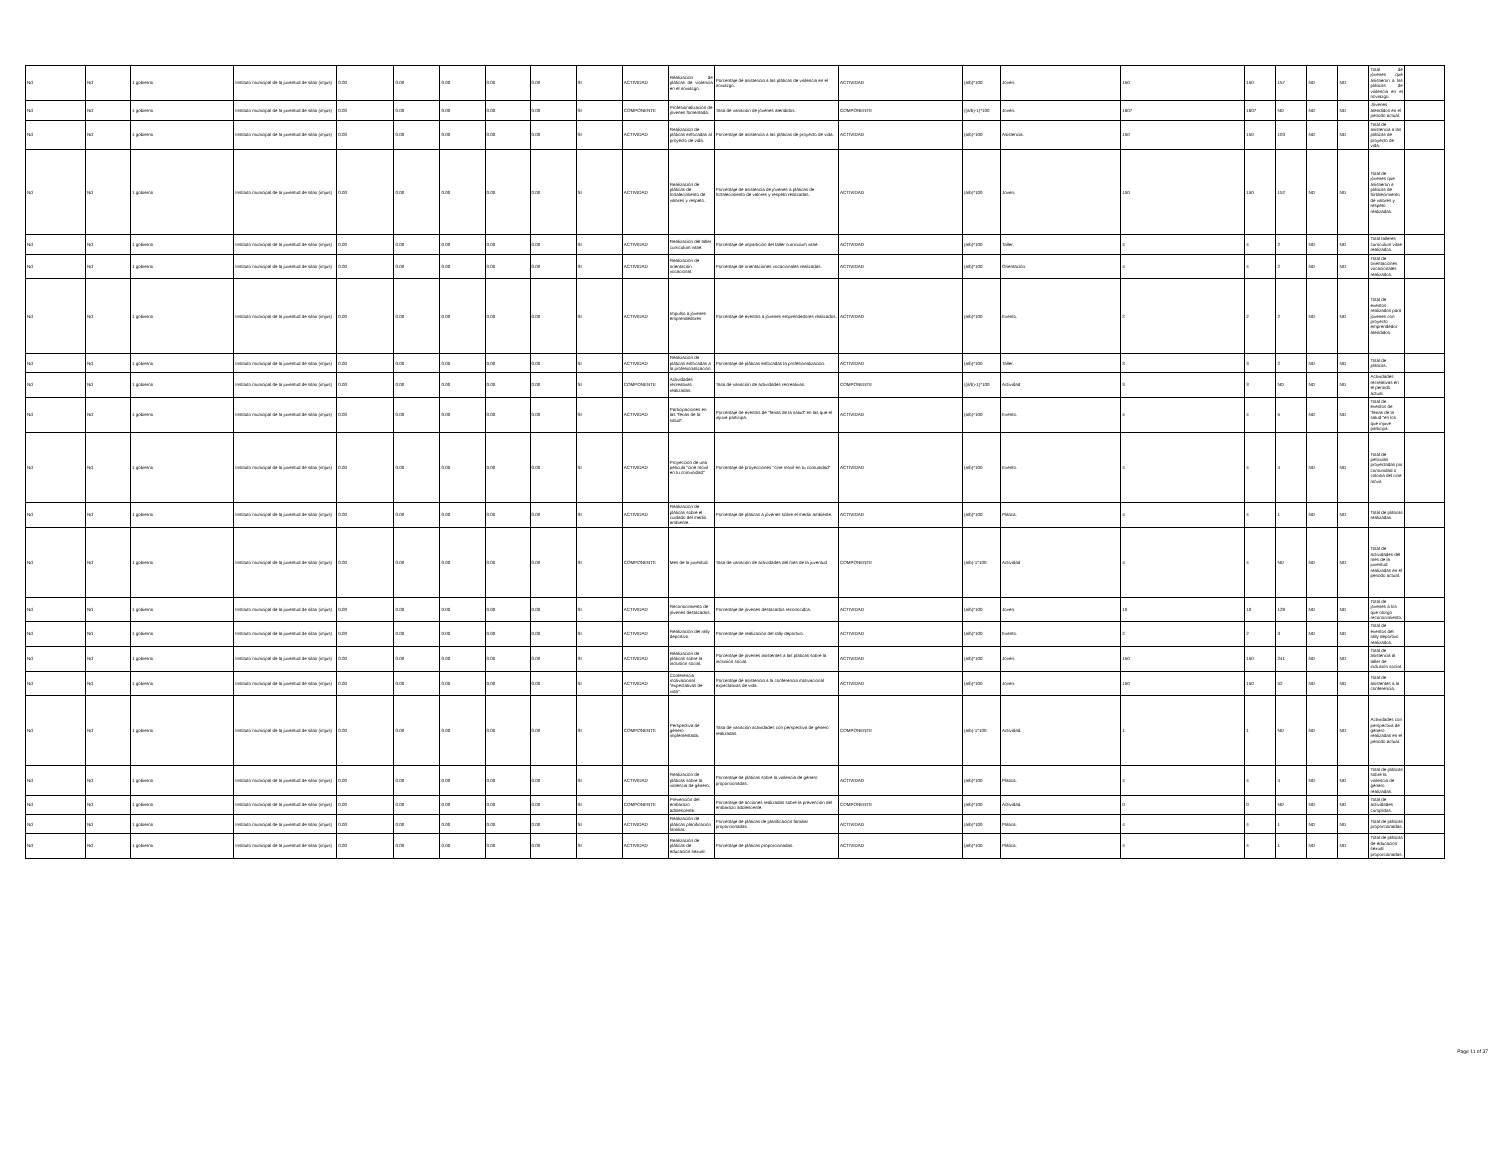| Nd | Nd | 1 gobierno | Instituto municipal de la juventud de silao (imjus) | 0.00 | 0.00 | 0.00 | 0.00 | 0.00 | SI | ACTIVIDAD | Realización de pláticas de violencia en el noviazgo. | Porcentaje de asistencia a las pláticas de violencia en el noviazgo. | ACTIVIDAD | (a/b)*100 | Joven. | 150 | 150 | 157 | ND | ND | Total de jóvenes que asistieron a las pláticas de violencia en el noviazgo. | |
| Nd | Nd | 1 gobierno | Instituto municipal de la juventud de silao (imjus) | 0.00 | 0.00 | 0.00 | 0.00 | 0.00 | SI | COMPONENTE | Profesionalización de jóvenes fomentada. | Tasa de variación de jóvenes atendidos. | COMPONENTE | ((a/b)-1)*100 | Joven. | 1607 | 1607 | ND | ND | ND | Jóvenes atendidos en el periodo actual. | |
| Nd | Nd | 1 gobierno | Instituto municipal de la juventud de silao (imjus) | 0.00 | 0.00 | 0.00 | 0.00 | 0.00 | SI | ACTIVIDAD | Realización de pláticas enfocadas al proyecto de vida. | Porcentaje de asistencia a las pláticas de proyecto de vida. | ACTIVIDAD | (a/b)*100 | Asistencia. | 150 | 150 | 103 | ND | ND | Total de asistencia a las pláticas de proyecto de vida. | |
| Nd | Nd | 1 gobierno | Instituto municipal de la juventud de silao (imjus) | 0.00 | 0.00 | 0.00 | 0.00 | 0.00 | SI | ACTIVIDAD | Realización de pláticas de fortalecimiento de valores y respeto. | Porcentaje de asistencia de jóvenes a pláticas de fortalecimiento de valores y respeto realizadas. | ACTIVIDAD | (a/b)*100 | Joven. | 150 | 150 | 152 | ND | ND | Total de jóvenes que asistieron a pláticas de fortalecimiento de valores y respeto realizadas. | |
| Nd | Nd | 1 gobierno | Instituto municipal de la juventud de silao (imjus) | 0.00 | 0.00 | 0.00 | 0.00 | 0.00 | SI | ACTIVIDAD | Realización del taller curriculum vitae. | Porcentaje de impartición del taller curriculum vitae. | ACTIVIDAD | (a/b)*100 | Taller. | 4 | 4 | 2 | ND | ND | Total talleres curriculum vitae realizados. | |
| Nd | Nd | 1 gobierno | Instituto municipal de la juventud de silao (imjus) | 0.00 | 0.00 | 0.00 | 0.00 | 0.00 | SI | ACTIVIDAD | Realización de orientación vocacional. | Porcentaje de orientaciones vocacionales realizadas. | ACTIVIDAD | (a/b)*100 | Orientación. | 4 | 4 | 2 | ND | ND | Total de orientaciones vocacionales realizados. | |
| Nd | Nd | 1 gobierno | Instituto municipal de la juventud de silao (imjus) | 0.00 | 0.00 | 0.00 | 0.00 | 0.00 | SI | ACTIVIDAD | Impulso a jóvenes emprendedores | Porcentaje de eventos a jóvenes emprendedores realizados. | ACTIVIDAD | (a/b)*100 | Evento. | 2 | 2 | 2 | ND | ND | Total de eventos realizados para jóvenes con proyecto emprendedor atendidos. | |
| Nd | Nd | 1 gobierno | Instituto municipal de la juventud de silao (imjus) | 0.00 | 0.00 | 0.00 | 0.00 | 0.00 | SI | ACTIVIDAD | Realización de pláticas enfocadas a la profesionalización | Porcentaje de pláticas enfocadas la profesionalización. | ACTIVIDAD | (a/b)*100 | Taller. | 3 | 3 | 2 | ND | ND | Total de pláticas. | |
| Nd | Nd | 1 gobierno | Instituto municipal de la juventud de silao (imjus) | 0.00 | 0.00 | 0.00 | 0.00 | 0.00 | SI | COMPONENTE | Actividades recreativas realizadas. | Tasa de variación de actividades recreativas. | COMPONENTE | ((a/b)-1)*100 | Actividad | 3 | 3 | ND | ND | ND | Actividades recreativas en el periodo actual. | |
| Nd | Nd | 1 gobierno | Instituto municipal de la juventud de silao (imjus) | 0.00 | 0.00 | 0.00 | 0.00 | 0.00 | SI | ACTIVIDAD | Participaciones en las "ferias de la salud". | Porcentaje de eventos de "ferias de la salud" en las que el injuve participa. | ACTIVIDAD | (a/b)*100 | Evento. | 4 | 4 | 5 | ND | ND | Total de eventos de "ferias de la salud "en los que injuve participa. | |
| Nd | Nd | 1 gobierno | Instituto municipal de la juventud de silao (imjus) | 0.00 | 0.00 | 0.00 | 0.00 | 0.00 | SI | ACTIVIDAD | Proyección de una película "cine móvil en tu comunidad" | Porcentaje de proyecciones "cine móvil en tu comunidad" | ACTIVIDAD | (a/b)*100 | Evento. | 4 | 4 | 4 | ND | ND | Total de películas proyectadas por comunidad o colonia del cine móvil. | |
| Nd | Nd | 1 gobierno | Instituto municipal de la juventud de silao (imjus) | 0.00 | 0.00 | 0.00 | 0.00 | 0.00 | SI | ACTIVIDAD | Realización de pláticas sobre el cuidado del medio ambiente. | Porcentaje de pláticas a jóvenes sobre el medio ambiente. | ACTIVIDAD | (a/b)*100 | Plática. | 4 | 4 | 1 | ND | ND | Total de pláticas realizadas. | |
| Nd | Nd | 1 gobierno | Instituto municipal de la juventud de silao (imjus) | 0.00 | 0.00 | 0.00 | 0.00 | 0.00 | SI | COMPONENTE | Mes de la juventud. | Tasa de variación de actividades del mes de la juventud | COMPONENTE | (a/b)-1*100 | Actividad | 4 | 4 | ND | ND | ND | Total de actividades del mes de la juventud realizadas en el periodo actual. | |
| Nd | Nd | 1 gobierno | Instituto municipal de la juventud de silao (imjus) | 0.00 | 0.00 | 0.00 | 0.00 | 0.00 | SI | ACTIVIDAD | Reconocimiento de jóvenes destacados. | Porcentaje de jóvenes destacados reconocidos. | ACTIVIDAD | (a/b)*100 | Joven. | 10 | 10 | 129 | ND | ND | Total de jóvenes a los que otorgó reconocimiento. | |
| Nd | Nd | 1 gobierno | Instituto municipal de la juventud de silao (imjus) | 0.00 | 0.00 | 0.00 | 0.00 | 0.00 | SI | ACTIVIDAD | Realización del rally deportivo. | Porcentaje de realización del rally deportivo. | ACTIVIDAD | (a/b)*100 | Evento. | 2 | 2 | 3 | ND | ND | Total de eventos del rally deportivo realizados. | |
| Nd | Nd | 1 gobierno | Instituto municipal de la juventud de silao (imjus) | 0.00 | 0.00 | 0.00 | 0.00 | 0.00 | SI | ACTIVIDAD | Realización de pláticas sobre la inclusión social. | Porcentaje de jóvenes asistentes a las pláticas sobre la inclusión social. | ACTIVIDAD | (a/b)*100 | Joven. | 150 | 150 | 241 | ND | ND | Total de asistencia al taller de inclusión social. | |
| Nd | Nd | 1 gobierno | Instituto municipal de la juventud de silao (imjus) | 0.00 | 0.00 | 0.00 | 0.00 | 0.00 | SI | ACTIVIDAD | Conferencia motivacional "expectativas de vida". | Porcentaje de asistencia a la conferencia motivacional expectativas de vida. | ACTIVIDAD | (a/b)*100 | Joven. | 150 | 150 | 52 | ND | ND | Total de asistentes a la conferencia. | |
| Nd | Nd | 1 gobierno | Instituto municipal de la juventud de silao (imjus) | 0.00 | 0.00 | 0.00 | 0.00 | 0.00 | SI | COMPONENTE | Perspectiva de género implementada. | Tasa de variación actividades con perspectiva de género realizadas. | COMPONENTE | (a/b)-1*100 | Actividad. | 1 | 1 | ND | ND | ND | Actividades con perspectiva de género realizadas en el periodo actual. | |
| Nd | Nd | 1 gobierno | Instituto municipal de la juventud de silao (imjus) | 0.00 | 0.00 | 0.00 | 0.00 | 0.00 | SI | ACTIVIDAD | Realización de pláticas sobre la violencia de género. | Porcentaje de pláticas sobre la violencia de género proporcionadas. | ACTIVIDAD | (a/b)*100 | Plática. | 4 | 4 | 4 | ND | ND | Total de pláticas sobre la violencia de género realizadas. | |
| Nd | Nd | 1 gobierno | Instituto municipal de la juventud de silao (imjus) | 0.00 | 0.00 | 0.00 | 0.00 | 0.00 | SI | COMPONENTE | Prevención del embarazo adolescente. | Porcentaje de acciones realizadas sobre la prevención del embarazo adolescente. | COMPONENTE | (a/b)*100 | Actividad. | 0 | 0 | ND | ND | ND | Total de actividades cumplidas. | |
| Nd | Nd | 1 gobierno | Instituto municipal de la juventud de silao (imjus) | 0.00 | 0.00 | 0.00 | 0.00 | 0.00 | SI | ACTIVIDAD | Realización de pláticas planificación familiar. | Porcentaje de pláticas de planificación familiar proporcionadas. | ACTIVIDAD | (a/b)*100 | Plática. | 4 | 4 | 1 | ND | ND | Total de pláticas proporcionadas. | |
| Nd | Nd | 1 gobierno | Instituto municipal de la juventud de silao (imjus) | 0.00 | 0.00 | 0.00 | 0.00 | 0.00 | SI | ACTIVIDAD | Realización de pláticas de educación sexual. | Porcentaje de pláticas proporcionadas. | ACTIVIDAD | (a/b)*100 | Plática. | 4 | 4 | 1 | ND | ND | Total de pláticas de educación sexual proporcionadas. | |
Page 11 of 37